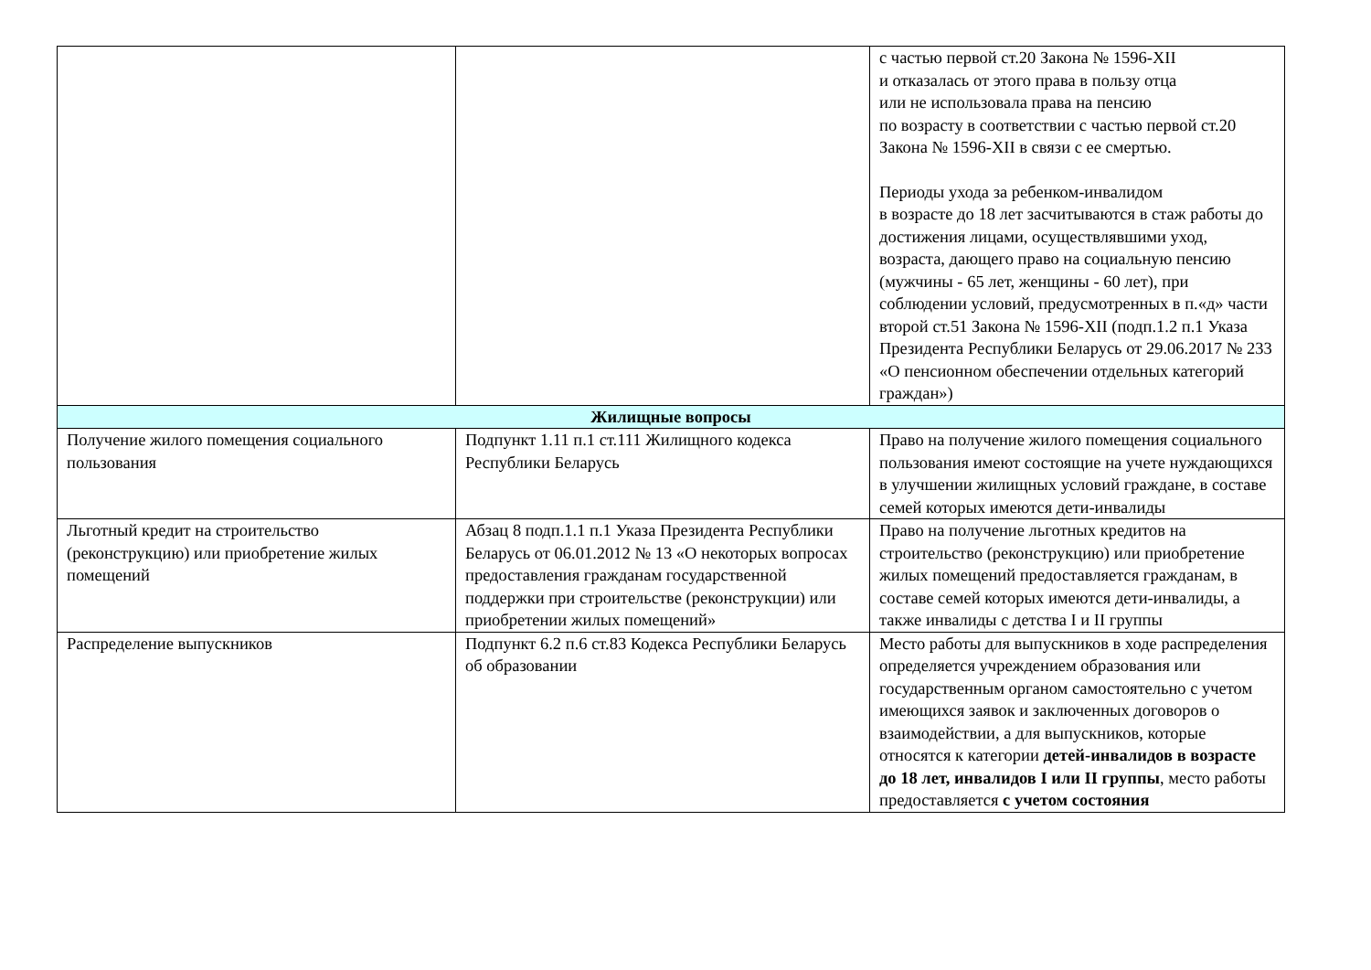| | | с частью первой ст.20 Закона № 1596-XII и отказалась от этого права в пользу отца или не использовала права на пенсию по возрасту в соответствии с частью первой ст.20 Закона № 1596-XII в связи с ее смертью. Периоды ухода за ребенком-инвалидом в возрасте до 18 лет засчитываются в стаж работы до достижения лицами, осуществлявшими уход, возраста, дающего право на социальную пенсию (мужчины - 65 лет, женщины - 60 лет), при соблюдении условий, предусмотренных в п.«д» части второй ст.51 Закона № 1596-XII (подп.1.2 п.1 Указа Президента Республики Беларусь от 29.06.2017 № 233 «О пенсионном обеспечении отдельных категорий граждан») |
| Жилищные вопросы | | |
| Получение жилого помещения социального пользования | Подпункт 1.11 п.1 ст.111 Жилищного кодекса Республики Беларусь | Право на получение жилого помещения социального пользования имеют состоящие на учете нуждающихся в улучшении жилищных условий граждане, в составе семей которых имеются дети-инвалиды |
| Льготный кредит на строительство (реконструкцию) или приобретение жилых помещений | Абзац 8 подп.1.1 п.1 Указа Президента Республики Беларусь от 06.01.2012 № 13 «О некоторых вопросах предоставления гражданам государственной поддержки при строительстве (реконструкции) или приобретении жилых помещений» | Право на получение льготных кредитов на строительство (реконструкцию) или приобретение жилых помещений предоставляется гражданам, в составе семей которых имеются дети-инвалиды, а также инвалиды с детства I и II группы |
| Распределение выпускников | Подпункт 6.2 п.6 ст.83 Кодекса Республики Беларусь об образовании | Место работы для выпускников в ходе распределения определяется учреждением образования или государственным органом самостоятельно с учетом имеющихся заявок и заключенных договоров о взаимодействии, а для выпускников, которые относятся к категории детей-инвалидов в возрасте до 18 лет, инвалидов I или II группы , место работы предоставляется с учетом состояния |